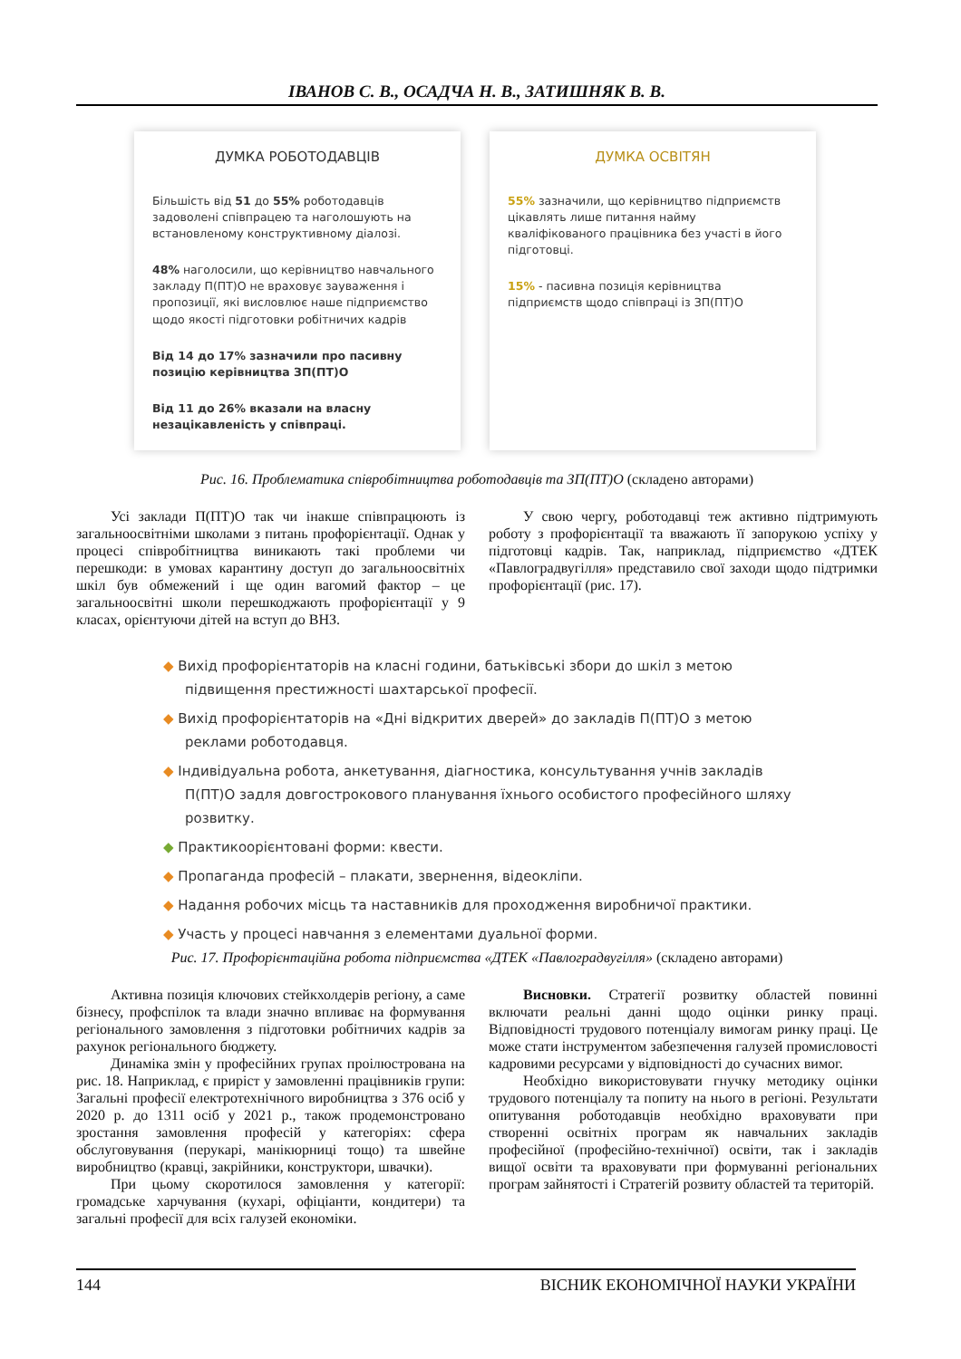ІВАНОВ С. В., ОСАДЧА Н. В., ЗАТИШНЯК В. В.
ДУМКА РОБОТОДАВЦІВ
Більшість від 51 до 55% роботодавців задоволені співпрацею та наголошують на встановленому конструктивному діалозі.
48% наголосили, що керівництво навчального закладу П(ПТ)О не враховує зауваження і пропозиції, які висловлює наше підприємство щодо якості підготовки робітничих кадрів
Від 14 до 17% зазначили про пасивну позицію керівництва ЗП(ПТ)О
Від 11 до 26% вказали на власну незацікавленість у співпраці.
ДУМКА ОСВІТЯН
55% зазначили, що керівництво підприємств цікавлять лише питання найму кваліфікованого працівника без участі в його підготовці.
15% - пасивна позиція керівництва підприємств щодо співпраці із ЗП(ПТ)О
Рис. 16. Проблематика співробітництва роботодавців та ЗП(ПТ)О (складено авторами)
Усі заклади П(ПТ)О так чи інакше співпрацюють із загальноосвітніми школами з питань профорієнтації. Однак у процесі співробітництва виникають такі проблеми чи перешкоди: в умовах карантину доступ до загальноосвітніх шкіл був обмежений і ще один вагомий фактор – це загальноосвітні школи перешкоджають профорієнтації у 9 класах, орієнтуючи дітей на вступ до ВНЗ.
У свою чергу, роботодавці теж активно підтримують роботу з профорієнтації та вважають її запорукою успіху у підготовці кадрів. Так, наприклад, підприємство «ДТЕК «Павлоградвугілля» представило свої заходи щодо підтримки профорієнтації (рис. 17).
◆ Вихід профорієнтаторів на класні години, батьківські збори до шкіл з метою підвищення престижності шахтарської професії.
◆ Вихід профорієнтаторів на «Дні відкритих дверей» до закладів П(ПТ)О з метою реклами роботодавця.
◆ Індивідуальна робота, анкетування, діагностика, консультування учнів закладів П(ПТ)О задля довгострокового планування їхнього особистого професійного шляху розвитку.
◆ Практикоорієнтовані форми: квести.
◆ Пропаганда професій – плакати, звернення, відеокліпи.
◆ Надання робочих місць та наставників для проходження виробничої практики.
◆ Участь у процесі навчання з елементами дуальної форми.
Рис. 17. Профорієнтаційна робота підприємства «ДТЕК «Павлоградвугілля» (складено авторами)
Активна позиція ключових стейкхолдерів регіону, а саме бізнесу, профспілок та влади значно впливає на формування регіонального замовлення з підготовки робітничих кадрів за рахунок регіонального бюджету.
Динаміка змін у професійних групах проілюстрована на рис. 18. Наприклад, є приріст у замовленні працівників групи: Загальні професії електротехнічного виробництва з 376 осіб у 2020 р. до 1311 осіб у 2021 р., також продемонстровано зростання замовлення професій у категоріях: сфера обслуговування (перукарі, манікюрниці тощо) та швейне виробництво (кравці, закрійники, конструктори, швачки).
При цьому скоротилося замовлення у категорії: громадське харчування (кухарі, офіціанти, кондитери) та загальні професії для всіх галузей економіки.
Висновки. Стратегії розвитку областей повинні включати реальні данні щодо оцінки ринку праці. Відповідності трудового потенціалу вимогам ринку праці. Це може стати інструментом забезпечення галузей промисловості кадровими ресурсами у відповідності до сучасних вимог.
Необхідно використовувати гнучку методику оцінки трудового потенціалу та попиту на нього в регіоні. Результати опитування роботодавців необхідно враховувати при створенні освітніх програм як навчальних закладів професійної (професійно-технічної) освіти, так і закладів вищої освіти та враховувати при формуванні регіональних програм зайнятості і Стратегій розвиту областей та територій.
144 ВІСНИК ЕКОНОМІЧНОЇ НАУКИ УКРАЇНИ